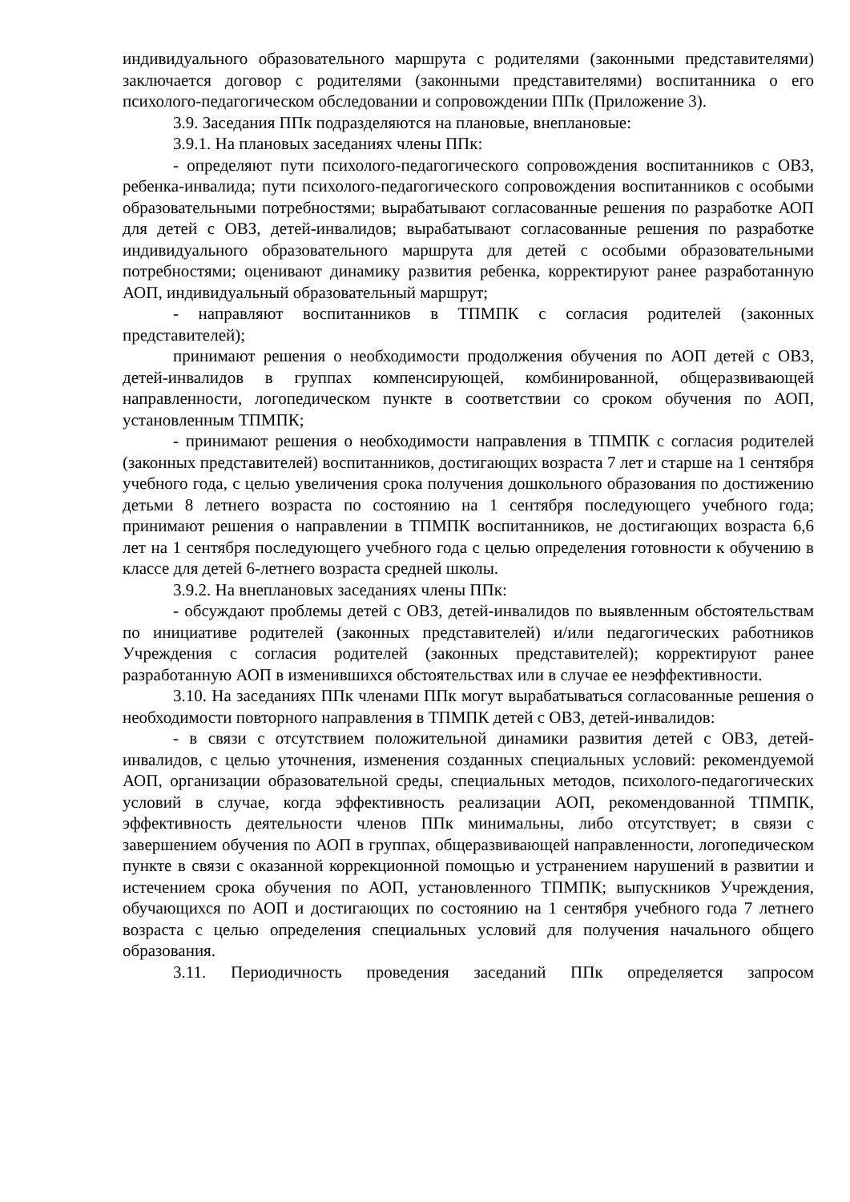индивидуального образовательного маршрута с родителями (законными представителями) заключается договор с родителями (законными представителями) воспитанника о его психолого-педагогическом обследовании и сопровождении ППк (Приложение 3).
3.9. Заседания ППк подразделяются на плановые, внеплановые:
3.9.1. На плановых заседаниях члены ППк:
- определяют пути психолого-педагогического сопровождения воспитанников с ОВЗ, ребенка-инвалида; пути психолого-педагогического сопровождения воспитанников с особыми образовательными потребностями; вырабатывают согласованные решения по разработке АОП для детей с ОВЗ, детей-инвалидов; вырабатывают согласованные решения по разработке индивидуального образовательного маршрута для детей с особыми образовательными потребностями; оценивают динамику развития ребенка, корректируют ранее разработанную АОП, индивидуальный образовательный маршрут;
- направляют воспитанников в ТПМПК с согласия родителей (законных представителей);
принимают решения о необходимости продолжения обучения по АОП детей с ОВЗ, детей-инвалидов в группах компенсирующей, комбинированной, общеразвивающей направленности, логопедическом пункте в соответствии со сроком обучения по АОП, установленным ТПМПК;
- принимают решения о необходимости направления в ТПМПК с согласия родителей (законных представителей) воспитанников, достигающих возраста 7 лет и старше на 1 сентября учебного года, с целью увеличения срока получения дошкольного образования по достижению детьми 8 летнего возраста по состоянию на 1 сентября последующего учебного года; принимают решения о направлении в ТПМПК воспитанников, не достигающих возраста 6,6 лет на 1 сентября последующего учебного года с целью определения готовности к обучению в классе для детей 6-летнего возраста средней школы.
3.9.2. На внеплановых заседаниях члены ППк:
- обсуждают проблемы детей с ОВЗ, детей-инвалидов по выявленным обстоятельствам по инициативе родителей (законных представителей) и/или педагогических работников Учреждения с согласия родителей (законных представителей); корректируют ранее разработанную АОП в изменившихся обстоятельствах или в случае ее неэффективности.
3.10. На заседаниях ППк членами ППк могут вырабатываться согласованные решения о необходимости повторного направления в ТПМПК детей с ОВЗ, детей-инвалидов:
- в связи с отсутствием положительной динамики развития детей с ОВЗ, детей-инвалидов, с целью уточнения, изменения созданных специальных условий: рекомендуемой АОП, организации образовательной среды, специальных методов, психолого-педагогических условий в случае, когда эффективность реализации АОП, рекомендованной ТПМПК, эффективность деятельности членов ППк минимальны, либо отсутствует; в связи с завершением обучения по АОП в группах, общеразвивающей направленности, логопедическом пункте в связи с оказанной коррекционной помощью и устранением нарушений в развитии и истечением срока обучения по АОП, установленного ТПМПК; выпускников Учреждения, обучающихся по АОП и достигающих по состоянию на 1 сентября учебного года 7 летнего возраста с целью определения специальных условий для получения начального общего образования.
3.11. Периодичность проведения заседаний ППк определяется запросом